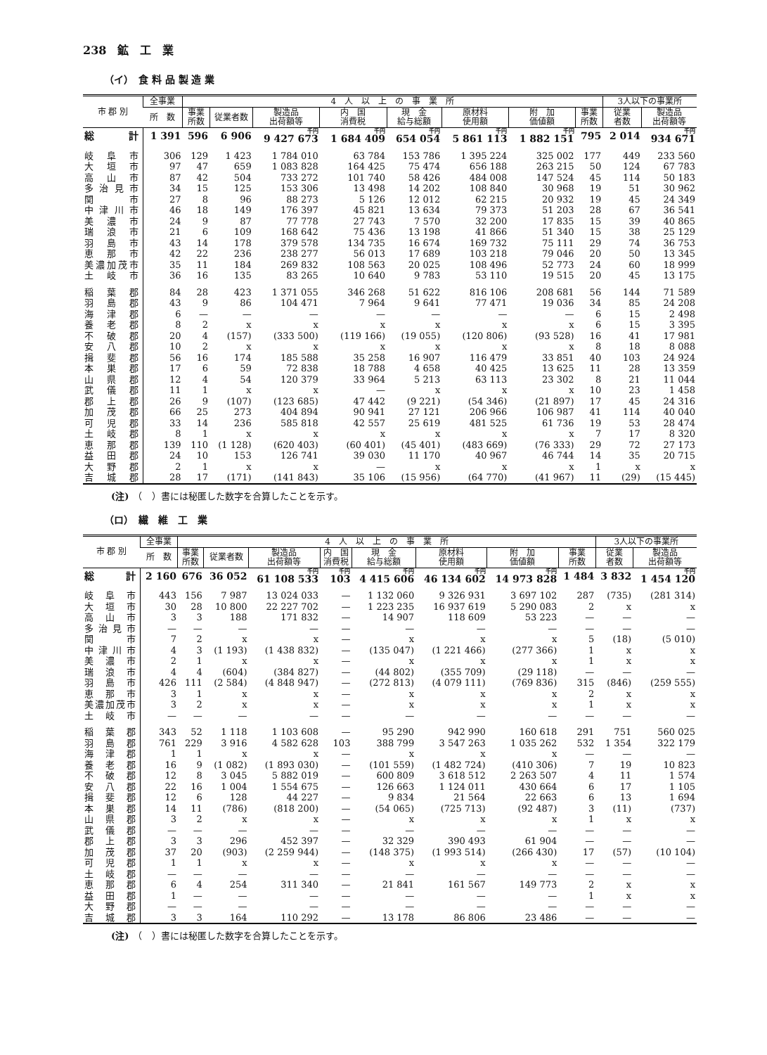238　鉱　工　業
（イ）　食 料 品 製 造 業
| 市 郡 別 | 全事業 | 4 人 以 上 の 事 業 所 | | | | | | | | 3人以下の事業所 | |
| --- | --- | --- | --- | --- | --- | --- | --- | --- | --- | --- | --- |
| | 所 数 | 事業 所数 | 従業者数 | 製造品 出荷額等 | 内 国 消費税 | 現 金 給与総額 | 原材料 使用額 | 附 加 価値額 | 事業 所数 | 従業 者数 | 製造品 出荷額等 |
| 総 計 | 1 391 | 596 | 6 906 | 千円 9 427 673 | 千円 1 684 409 | 千円 654 054 | 千円 5 861 113 | 千円 1 882 151 | 795 | 2 014 | 千円 934 671 |
| 岐阜市 | 306 | 129 | 1 423 | 1 784 010 | 63 784 | 153 786 | 1 395 224 | 325 002 | 177 | 449 | 233 560 |
| 大垣市 | 97 | 47 | 659 | 1 083 828 | 164 425 | 75 474 | 656 188 | 263 215 | 50 | 124 | 67 783 |
| 高山市 | 87 | 42 | 504 | 733 272 | 101 740 | 58 426 | 484 008 | 147 524 | 45 | 114 | 50 183 |
| 多治見市 | 34 | 15 | 125 | 153 306 | 13 498 | 14 202 | 108 840 | 30 968 | 19 | 51 | 30 962 |
| 関 市 | 27 | 8 | 96 | 88 273 | 5 126 | 12 012 | 62 215 | 20 932 | 19 | 45 | 24 349 |
| 中津川市 | 46 | 18 | 149 | 176 397 | 45 821 | 13 634 | 79 373 | 51 203 | 28 | 67 | 36 541 |
| 美濃市 | 24 | 9 | 87 | 77 778 | 27 743 | 7 570 | 32 200 | 17 835 | 15 | 39 | 40 865 |
| 瑞浪市 | 21 | 6 | 109 | 168 642 | 75 436 | 13 198 | 41 866 | 51 340 | 15 | 38 | 25 129 |
| 羽島市 | 43 | 14 | 178 | 379 578 | 134 735 | 16 674 | 169 732 | 75 111 | 29 | 74 | 36 753 |
| 恵那市 | 42 | 22 | 236 | 238 277 | 56 013 | 17 689 | 103 218 | 79 046 | 20 | 50 | 13 345 |
| 美濃加茂市 | 35 | 11 | 184 | 269 832 | 108 563 | 20 025 | 108 496 | 52 773 | 24 | 60 | 18 999 |
| 土岐市 | 36 | 16 | 135 | 83 265 | 10 640 | 9 783 | 53 110 | 19 515 | 20 | 45 | 13 175 |
| 稲葉郡 | 84 | 28 | 423 | 1 371 055 | 346 268 | 51 622 | 816 106 | 208 681 | 56 | 144 | 71 589 |
| 羽島郡 | 43 | 9 | 86 | 104 471 | 7 964 | 9 641 | 77 471 | 19 036 | 34 | 85 | 24 208 |
| 海津郡 | 6 | — | — | — | — | — | — | — | 6 | 15 | 2 498 |
| 養老郡 | 8 | 2 | x | x | x | x | x | x | 6 | 15 | 3 395 |
| 不破郡 | 20 | 4 | (157) | (333 500) | (119 166) | (19 055) | (120 806) | (93 528) | 16 | 41 | 17 981 |
| 安八郡 | 10 | 2 | x | x | x | x | x | x | 8 | 18 | 8 088 |
| 揖斐郡 | 56 | 16 | 174 | 185 588 | 35 258 | 16 907 | 116 479 | 33 851 | 40 | 103 | 24 924 |
| 本巣郡 | 17 | 6 | 59 | 72 838 | 18 788 | 4 658 | 40 425 | 13 625 | 11 | 28 | 13 359 |
| 山県郡 | 12 | 4 | 54 | 120 379 | 33 964 | 5 213 | 63 113 | 23 302 | 8 | 21 | 11 044 |
| 武儀郡 | 11 | 1 | x | x | — | x | x | x | 10 | 23 | 1 458 |
| 郡上郡 | 26 | 9 | (107) | (123 685) | 47 442 | (9 221) | (54 346) | (21 897) | 17 | 45 | 24 316 |
| 加茂郡 | 66 | 25 | 273 | 404 894 | 90 941 | 27 121 | 206 966 | 106 987 | 41 | 114 | 40 040 |
| 可児郡 | 33 | 14 | 236 | 585 818 | 42 557 | 25 619 | 481 525 | 61 736 | 19 | 53 | 28 474 |
| 土岐郡 | 8 | 1 | x | x | x | x | x | x | 7 | 17 | 8 320 |
| 恵那郡 | 139 | 110 | (1 128) | (620 403) | (60 401) | (45 401) | (483 669) | (76 333) | 29 | 72 | 27 173 |
| 益田郡 | 24 | 10 | 153 | 126 741 | 39 030 | 11 170 | 40 967 | 46 744 | 14 | 35 | 20 715 |
| 大野郡 | 2 | 1 | x | x | — | x | x | x | 1 | x | x |
| 吉城郡 | 28 | 17 | (171) | (141 843) | 35 106 | (15 956) | (64 770) | (41 967) | 11 | (29) | (15 445) |
(注)　（　）書には秘匿した数字を合算したことを示す。
（ロ）　繊　維　工　業
| 市 郡 別 | 全事業 | 4 人 以 上 の 事 業 所 | | | | | | | | 3人以下の事業所 | |
| --- | --- | --- | --- | --- | --- | --- | --- | --- | --- | --- | --- |
| | 所 数 | 事業 所数 | 従業者数 | 製造品 出荷額等 | 内 国 消費税 | 現 金 給与総額 | 原材料 使用額 | 附 加 価値額 | 事業 所数 | 従業 者数 | 製造品 出荷額等 |
| 総 計 | 2 160 | 676 | 36 052 | 千円 61 108 533 | 千円 103 | 千円 4 415 606 | 千円 46 134 602 | 千円 14 973 828 | 1 484 | 3 832 | 千円 1 454 120 |
| 岐阜市 | 443 | 156 | 7 987 | 13 024 033 | — | 1 132 060 | 9 326 931 | 3 697 102 | 287 | (735) | (281 314) |
| 大垣市 | 30 | 28 | 10 800 | 22 227 702 | — | 1 223 235 | 16 937 619 | 5 290 083 | 2 | x | x |
| 高山市 | 3 | 3 | 188 | 171 832 | — | 14 907 | 118 609 | 53 223 | — | — | — |
| 多治見市 | — | — | — | — | — | — | — | — | — | — | — |
| 関 市 | 7 | 2 | x | x | — | x | x | x | 5 | (18) | (5 010) |
| 中津川市 | 4 | 3 | (1 193) | (1 438 832) | — | (135 047) | (1 221 466) | (277 366) | 1 | x | x |
| 美濃市 | 2 | 1 | x | x | — | x | x | x | 1 | x | x |
| 瑞浪市 | 4 | 4 | (604) | (384 827) | — | (44 802) | (355 709) | (29 118) | — | — | — |
| 羽島市 | 426 | 111 | (2 584) | (4 848 947) | — | (272 813) | (4 079 111) | (769 836) | 315 | (846) | (259 555) |
| 恵那市 | 3 | 1 | x | x | — | x | x | x | 2 | x | x |
| 美濃加茂市 | 3 | 2 | x | x | — | x | x | x | 1 | x | x |
| 土岐市 | — | — | — | — | — | — | — | — | — | — | — |
| 稲葉郡 | 343 | 52 | 1 118 | 1 103 608 | — | 95 290 | 942 990 | 160 618 | 291 | 751 | 560 025 |
| 羽島郡 | 761 | 229 | 3 916 | 4 582 628 | 103 | 388 799 | 3 547 263 | 1 035 262 | 532 | 1 354 | 322 179 |
| 海津郡 | 1 | 1 | x | x | — | x | x | x | — | — | — |
| 養老郡 | 16 | 9 | (1 082) | (1 893 030) | — | (101 559) | (1 482 724) | (410 306) | 7 | 19 | 10 823 |
| 不破郡 | 12 | 8 | 3 045 | 5 882 019 | — | 600 809 | 3 618 512 | 2 263 507 | 4 | 11 | 1 574 |
| 安八郡 | 22 | 16 | 1 004 | 1 554 675 | — | 126 663 | 1 124 011 | 430 664 | 6 | 17 | 1 105 |
| 揖斐郡 | 12 | 6 | 128 | 44 227 | — | 9 834 | 21 564 | 22 663 | 6 | 13 | 1 694 |
| 本巣郡 | 14 | 11 | (786) | (818 200) | — | (54 065) | (725 713) | (92 487) | 3 | (11) | (737) |
| 山県郡 | 3 | 2 | x | x | — | x | x | x | 1 | x | x |
| 武儀郡 | — | — | — | — | — | — | — | — | — | — | — |
| 郡上郡 | 3 | 3 | 296 | 452 397 | — | 32 329 | 390 493 | 61 904 | — | — | — |
| 加茂郡 | 37 | 20 | (903) | (2 259 944) | — | (148 375) | (1 993 514) | (266 430) | 17 | (57) | (10 104) |
| 可児郡 | 1 | 1 | x | x | — | x | x | x | — | — | — |
| 土岐郡 | — | — | — | — | — | — | — | — | — | — | — |
| 恵那郡 | 6 | 4 | 254 | 311 340 | — | 21 841 | 161 567 | 149 773 | 2 | x | x |
| 益田郡 | 1 | — | — | — | — | — | — | — | 1 | x | x |
| 大野郡 | — | — | — | — | — | — | — | — | — | — | — |
| 吉城郡 | 3 | 3 | 164 | 110 292 | — | 13 178 | 86 806 | 23 486 | — | — | — |
(注)　（　）書には秘匿した数字を合算したことを示す。